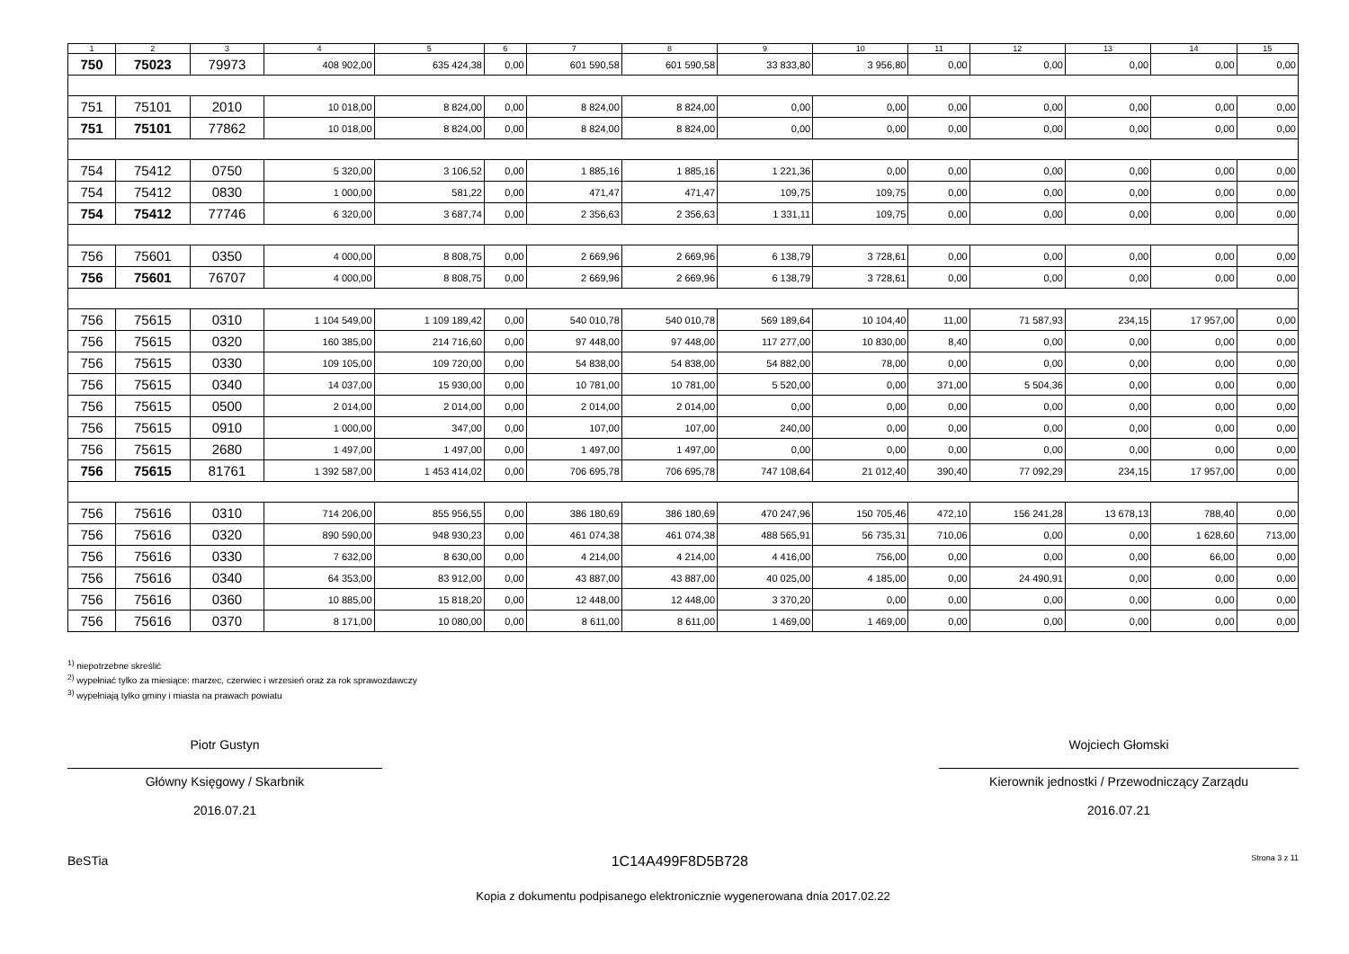| 1 | 2 | 3 | 4 | 5 | 6 | 7 | 8 | 9 | 10 | 11 | 12 | 13 | 14 | 15 |
| --- | --- | --- | --- | --- | --- | --- | --- | --- | --- | --- | --- | --- | --- | --- |
| 750 | 75023 | 79973 | 408 902,00 | 635 424,38 | 0,00 | 601 590,58 | 601 590,58 | 33 833,80 | 3 956,80 | 0,00 | 0,00 | 0,00 | 0,00 | 0,00 |
| 751 | 75101 | 2010 | 10 018,00 | 8 824,00 | 0,00 | 8 824,00 | 8 824,00 | 0,00 | 0,00 | 0,00 | 0,00 | 0,00 | 0,00 | 0,00 |
| 751 | 75101 | 77862 | 10 018,00 | 8 824,00 | 0,00 | 8 824,00 | 8 824,00 | 0,00 | 0,00 | 0,00 | 0,00 | 0,00 | 0,00 | 0,00 |
| 754 | 75412 | 0750 | 5 320,00 | 3 106,52 | 0,00 | 1 885,16 | 1 885,16 | 1 221,36 | 0,00 | 0,00 | 0,00 | 0,00 | 0,00 | 0,00 |
| 754 | 75412 | 0830 | 1 000,00 | 581,22 | 0,00 | 471,47 | 471,47 | 109,75 | 109,75 | 0,00 | 0,00 | 0,00 | 0,00 | 0,00 |
| 754 | 75412 | 77746 | 6 320,00 | 3 687,74 | 0,00 | 2 356,63 | 2 356,63 | 1 331,11 | 109,75 | 0,00 | 0,00 | 0,00 | 0,00 | 0,00 |
| 756 | 75601 | 0350 | 4 000,00 | 8 808,75 | 0,00 | 2 669,96 | 2 669,96 | 6 138,79 | 3 728,61 | 0,00 | 0,00 | 0,00 | 0,00 | 0,00 |
| 756 | 75601 | 76707 | 4 000,00 | 8 808,75 | 0,00 | 2 669,96 | 2 669,96 | 6 138,79 | 3 728,61 | 0,00 | 0,00 | 0,00 | 0,00 | 0,00 |
| 756 | 75615 | 0310 | 1 104 549,00 | 1 109 189,42 | 0,00 | 540 010,78 | 540 010,78 | 569 189,64 | 10 104,40 | 11,00 | 71 587,93 | 234,15 | 17 957,00 | 0,00 |
| 756 | 75615 | 0320 | 160 385,00 | 214 716,60 | 0,00 | 97 448,00 | 97 448,00 | 117 277,00 | 10 830,00 | 8,40 | 0,00 | 0,00 | 0,00 | 0,00 |
| 756 | 75615 | 0330 | 109 105,00 | 109 720,00 | 0,00 | 54 838,00 | 54 838,00 | 54 882,00 | 78,00 | 0,00 | 0,00 | 0,00 | 0,00 | 0,00 |
| 756 | 75615 | 0340 | 14 037,00 | 15 930,00 | 0,00 | 10 781,00 | 10 781,00 | 5 520,00 | 0,00 | 371,00 | 5 504,36 | 0,00 | 0,00 | 0,00 |
| 756 | 75615 | 0500 | 2 014,00 | 2 014,00 | 0,00 | 2 014,00 | 2 014,00 | 0,00 | 0,00 | 0,00 | 0,00 | 0,00 | 0,00 | 0,00 |
| 756 | 75615 | 0910 | 1 000,00 | 347,00 | 0,00 | 107,00 | 107,00 | 240,00 | 0,00 | 0,00 | 0,00 | 0,00 | 0,00 | 0,00 |
| 756 | 75615 | 2680 | 1 497,00 | 1 497,00 | 0,00 | 1 497,00 | 1 497,00 | 0,00 | 0,00 | 0,00 | 0,00 | 0,00 | 0,00 | 0,00 |
| 756 | 75615 | 81761 | 1 392 587,00 | 1 453 414,02 | 0,00 | 706 695,78 | 706 695,78 | 747 108,64 | 21 012,40 | 390,40 | 77 092,29 | 234,15 | 17 957,00 | 0,00 |
| 756 | 75616 | 0310 | 714 206,00 | 855 956,55 | 0,00 | 386 180,69 | 386 180,69 | 470 247,96 | 150 705,46 | 472,10 | 156 241,28 | 13 678,13 | 788,40 | 0,00 |
| 756 | 75616 | 0320 | 890 590,00 | 948 930,23 | 0,00 | 461 074,38 | 461 074,38 | 488 565,91 | 56 735,31 | 710,06 | 0,00 | 0,00 | 1 628,60 | 713,00 |
| 756 | 75616 | 0330 | 7 632,00 | 8 630,00 | 0,00 | 4 214,00 | 4 214,00 | 4 416,00 | 756,00 | 0,00 | 0,00 | 0,00 | 66,00 | 0,00 |
| 756 | 75616 | 0340 | 64 353,00 | 83 912,00 | 0,00 | 43 887,00 | 43 887,00 | 40 025,00 | 4 185,00 | 0,00 | 24 490,91 | 0,00 | 0,00 | 0,00 |
| 756 | 75616 | 0360 | 10 885,00 | 15 818,20 | 0,00 | 12 448,00 | 12 448,00 | 3 370,20 | 0,00 | 0,00 | 0,00 | 0,00 | 0,00 | 0,00 |
| 756 | 75616 | 0370 | 8 171,00 | 10 080,00 | 0,00 | 8 611,00 | 8 611,00 | 1 469,00 | 1 469,00 | 0,00 | 0,00 | 0,00 | 0,00 | 0,00 |
<sup>1)</sup> niepotrzebne skreślić
<sup>2)</sup> wypełniać tylko za miesiące: marzec, czerwiec i wrzesień oraz za rok sprawozdawczy
<sup>3)</sup> wypełniają tylko gminy i miasta na prawach powiatu
Piotr Gustyn
Główny Księgowy / Skarbnik
2016.07.21
Wojciech Głomski
Kierownik jednostki / Przewodniczący Zarządu
2016.07.21
BeSTia 1C14A499F8D5B728 Strona 3 z 11
Kopia z dokumentu podpisanego elektronicznie wygenerowana dnia 2017.02.22